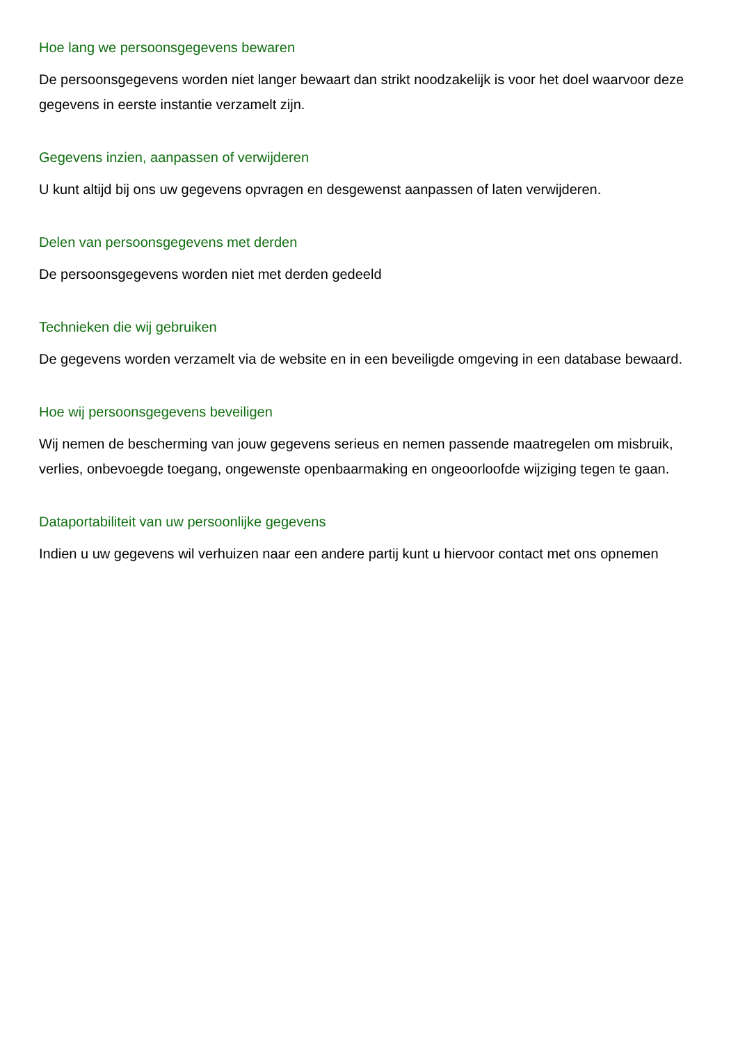Hoe lang we persoonsgegevens bewaren
De persoonsgegevens worden niet langer bewaart dan strikt noodzakelijk is voor het doel waarvoor deze gegevens in eerste instantie verzamelt zijn.
Gegevens inzien, aanpassen of verwijderen
U kunt altijd bij ons uw gegevens opvragen en desgewenst aanpassen of laten verwijderen.
Delen van persoonsgegevens met derden
De persoonsgegevens worden niet met derden gedeeld
Technieken die wij gebruiken
De gegevens worden verzamelt via de website en in een beveiligde omgeving in een database bewaard.
Hoe wij persoonsgegevens beveiligen
Wij nemen de bescherming van jouw gegevens serieus en nemen passende maatregelen om misbruik, verlies, onbevoegde toegang, ongewenste openbaarmaking en ongeoorloofde wijziging tegen te gaan.
Dataportabiliteit van uw persoonlijke gegevens
Indien u uw gegevens wil verhuizen naar een andere partij kunt u hiervoor contact met ons opnemen